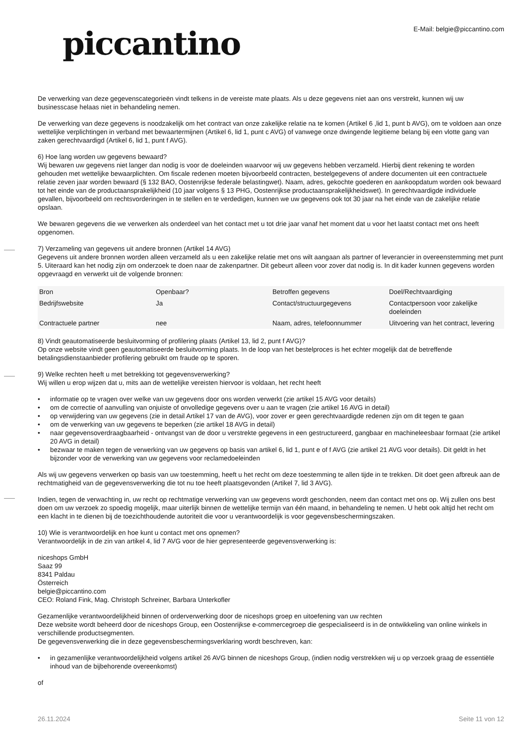piccantino
E-Mail: belgie@piccantino.com
De verwerking van deze gegevenscategorieën vindt telkens in de vereiste mate plaats. Als u deze gegevens niet aan ons verstrekt, kunnen wij uw businesscase helaas niet in behandeling nemen.
De verwerking van deze gegevens is noodzakelijk om het contract van onze zakelijke relatie na te komen (Artikel 6 ,lid 1, punt b AVG), om te voldoen aan onze wettelijke verplichtingen in verband met bewaartermijnen (Artikel 6, lid 1, punt c AVG) of vanwege onze dwingende legitieme belang bij een vlotte gang van zaken gerechtvaardigd (Artikel 6, lid 1, punt f AVG).
6) Hoe lang worden uw gegevens bewaard?
Wij bewaren uw gegevens niet langer dan nodig is voor de doeleinden waarvoor wij uw gegevens hebben verzameld. Hierbij dient rekening te worden gehouden met wettelijke bewaarplichten. Om fiscale redenen moeten bijvoorbeeld contracten, bestelgegevens of andere documenten uit een contractuele relatie zeven jaar worden bewaard (§ 132 BAO, Oostenrijkse federale belastingwet). Naam, adres, gekochte goederen en aankoopdatum worden ook bewaard tot het einde van de productaansprakelijkheid (10 jaar volgens § 13 PHG, Oostenrijkse productaansprakelijkheidswet). In gerechtvaardigde individuele gevallen, bijvoorbeeld om rechtsvorderingen in te stellen en te verdedigen, kunnen we uw gegevens ook tot 30 jaar na het einde van de zakelijke relatie opslaan.
We bewaren gegevens die we verwerken als onderdeel van het contact met u tot drie jaar vanaf het moment dat u voor het laatst contact met ons heeft opgenomen.
7) Verzameling van gegevens uit andere bronnen (Artikel 14 AVG)
Gegevens uit andere bronnen worden alleen verzameld als u een zakelijke relatie met ons wilt aangaan als partner of leverancier in overeenstemming met punt 5. Uiteraard kan het nodig zijn om onderzoek te doen naar de zakenpartner. Dit gebeurt alleen voor zover dat nodig is. In dit kader kunnen gegevens worden opgevraagd en verwerkt uit de volgende bronnen:
| Bron | Openbaar? | Betroffen gegevens | Doel/Rechtvaardiging |
| --- | --- | --- | --- |
| Bedrijfswebsite | Ja | Contact/structuurgegevens | Contactpersoon voor zakelijke doeleinden |
| Contractuele partner | nee | Naam, adres, telefoonnummer | Uitvoering van het contract, levering |
8) Vindt geautomatiseerde besluitvorming of profilering plaats (Artikel 13, lid 2, punt f AVG)?
Op onze website vindt geen geautomatiseerde besluitvorming plaats. In de loop van het bestelproces is het echter mogelijk dat de betreffende betalingsdienstaanbieder profilering gebruikt om fraude op te sporen.
9) Welke rechten heeft u met betrekking tot gegevensverwerking?
Wij willen u erop wijzen dat u, mits aan de wettelijke vereisten hiervoor is voldaan, het recht heeft
• informatie op te vragen over welke van uw gegevens door ons worden verwerkt (zie artikel 15 AVG voor details)
• om de correctie of aanvulling van onjuiste of onvolledige gegevens over u aan te vragen (zie artikel 16 AVG in detail)
• op verwijdering van uw gegevens (zie in detail Artikel 17 van de AVG), voor zover er geen gerechtvaardigde redenen zijn om dit tegen te gaan
• om de verwerking van uw gegevens te beperken (zie artikel 18 AVG in detail)
• naar gegevensoverdraagbaarheid - ontvangst van de door u verstrekte gegevens in een gestructureerd, gangbaar en machineleesbaar formaat (zie artikel 20 AVG in detail)
• bezwaar te maken tegen de verwerking van uw gegevens op basis van artikel 6, lid 1, punt e of f AVG (zie artikel 21 AVG voor details). Dit geldt in het bijzonder voor de verwerking van uw gegevens voor reclamedoeleinden
Als wij uw gegevens verwerken op basis van uw toestemming, heeft u het recht om deze toestemming te allen tijde in te trekken. Dit doet geen afbreuk aan de rechtmatigheid van de gegevensverwerking die tot nu toe heeft plaatsgevonden (Artikel 7, lid 3 AVG).
Indien, tegen de verwachting in, uw recht op rechtmatige verwerking van uw gegevens wordt geschonden, neem dan contact met ons op. Wij zullen ons best doen om uw verzoek zo spoedig mogelijk, maar uiterlijk binnen de wettelijke termijn van één maand, in behandeling te nemen. U hebt ook altijd het recht om een klacht in te dienen bij de toezichthoudende autoriteit die voor u verantwoordelijk is voor gegevensbeschermingszaken.
10) Wie is verantwoordelijk en hoe kunt u contact met ons opnemen?
Verantwoordelijk in de zin van artikel 4, lid 7 AVG voor de hier gepresenteerde gegevensverwerking is:
niceshops GmbH
Saaz 99
8341 Paldau
Österreich
belgie@piccantino.com
CEO: Roland Fink, Mag. Christoph Schreiner, Barbara Unterkofler
Gezamenlijke verantwoordelijkheid binnen of orderverwerking door de niceshops groep en uitoefening van uw rechten
Deze website wordt beheerd door de niceshops Group, een Oostenrijkse e-commercegroep die gespecialiseerd is in de ontwikkeling van online winkels in verschillende productsegmenten.
De gegevensverwerking die in deze gegevensbeschermingsverklaring wordt beschreven, kan:
• in gezamenlijke verantwoordelijkheid volgens artikel 26 AVG binnen de niceshops Group, (indien nodig verstrekken wij u op verzoek graag de essentiële inhoud van de bijbehorende overeenkomst)
of
26.11.2024 Seite 11 von 12